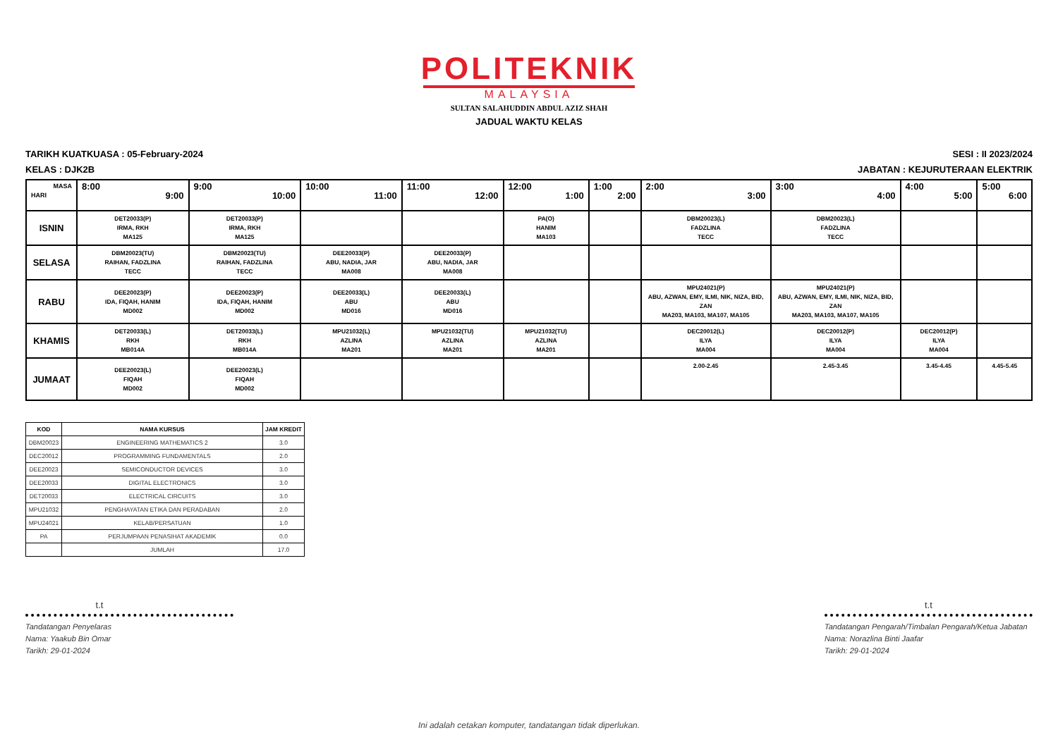POLITEKNIK
MALAYSIA
SULTAN SALAHUDDIN ABDUL AZIZ SHAH
JADUAL WAKTU KELAS
TARIKH KUATKUASA : 05-February-2024
KELAS : DJK2B
SESI : II 2023/2024
JABATAN : KEJURUTERAAN ELEKTRIK
| MASA HARI | 8:00 9:00 | 9:00 10:00 | 10:00 11:00 | 11:00 12:00 | 12:00 1:00 | 1:00 2:00 | 2:00 3:00 | 3:00 4:00 | 4:00 5:00 | 5:00 6:00 |
| --- | --- | --- | --- | --- | --- | --- | --- | --- | --- | --- |
| ISNIN | DET20033(P) IRMA, RKH MA125 | DET20033(P) IRMA, RKH MA125 | | | PA(O) HANIM MA103 | | DBM20023(L) FADZLINA TECC | DBM20023(L) FADZLINA TECC | | |
| SELASA | DBM20023(TU) RAIHAN, FADZLINA TECC | DBM20023(TU) RAIHAN, FADZLINA TECC | DEE20033(P) ABU, NADIA, JAR MA008 | DEE20033(P) ABU, NADIA, JAR MA008 | | | | | | |
| RABU | DEE20023(P) IDA, FIQAH, HANIM MD002 | DEE20023(P) IDA, FIQAH, HANIM MD002 | DEE20033(L) ABU MD016 | DEE20033(L) ABU MD016 | | | MPU24021(P) ABU, AZWAN, EMY, ILMI, NIK, NIZA, BID, ZAN MA203, MA103, MA107, MA105 | MPU24021(P) ABU, AZWAN, EMY, ILMI, NIK, NIZA, BID, ZAN MA203, MA103, MA107, MA105 | | |
| KHAMIS | DET20033(L) RKH MB014A | DET20033(L) RKH MB014A | MPU21032(L) AZLINA MA201 | MPU21032(TU) AZLINA MA201 | MPU21032(TU) AZLINA MA201 | | DEC20012(L) ILYA MA004 | DEC20012(P) ILYA MA004 | DEC20012(P) ILYA MA004 | |
| JUMAAT | DEE20023(L) FIQAH MD002 | DEE20023(L) FIQAH MD002 | | | | | 2.00-2.45 | 2.45-3.45 | 3.45-4.45 | 4.45-5.45 |
| KOD | NAMA KURSUS | JAM KREDIT |
| --- | --- | --- |
| DBM20023 | ENGINEERING MATHEMATICS 2 | 3.0 |
| DEC20012 | PROGRAMMING FUNDAMENTALS | 2.0 |
| DEE20023 | SEMICONDUCTOR DEVICES | 3.0 |
| DEE20033 | DIGITAL ELECTRONICS | 3.0 |
| DET20033 | ELECTRICAL CIRCUITS | 3.0 |
| MPU21032 | PENGHAYATAN ETIKA DAN PERADABAN | 2.0 |
| MPU24021 | KELAB/PERSATUAN | 1.0 |
| PA | PERJUMPAAN PENASIHAT AKADEMIK | 0.0 |
| | JUMLAH | 17.0 |
t.t
Tandatangan Penyelaras
Nama: Yaakub Bin Omar
Tarikh: 29-01-2024
t.t
Tandatangan Pengarah/Timbalan Pengarah/Ketua Jabatan
Nama: Norazlina Binti Jaafar
Tarikh: 29-01-2024
Ini adalah cetakan komputer, tandatangan tidak diperlukan.